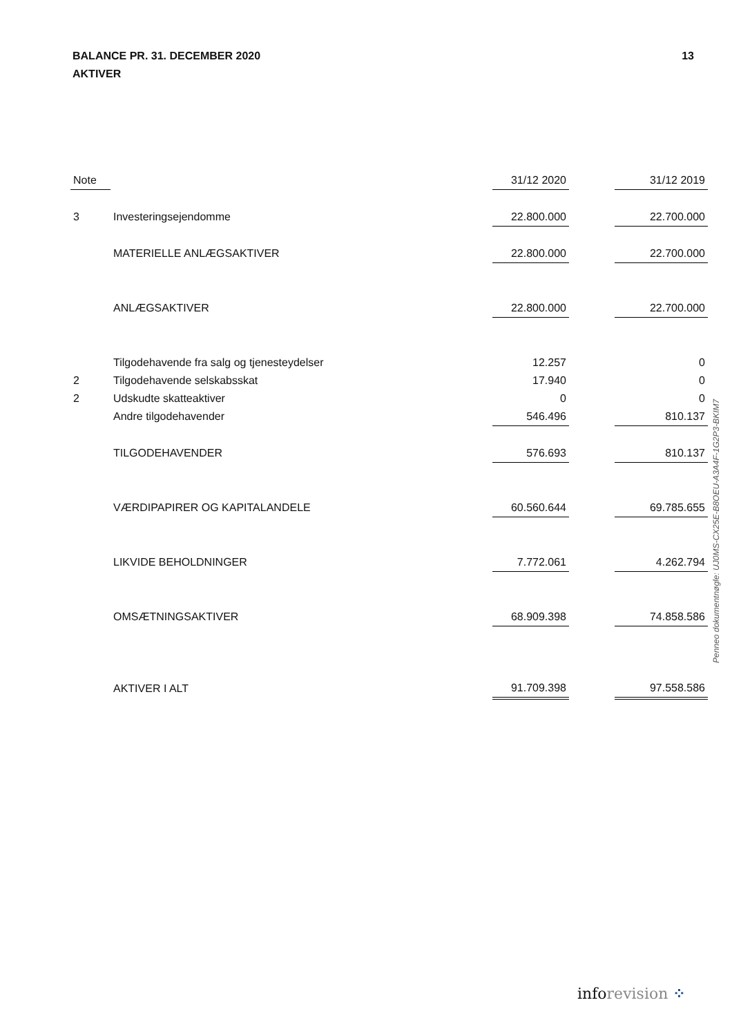BALANCE PR. 31. DECEMBER 2020
AKTIVER
13
| Note | | 31/12 2020 | | 31/12 2019 |
| --- | --- | --- | --- | --- |
| 3 | Investeringsejendomme | 22.800.000 | | 22.700.000 |
| | MATERIELLE ANLÆGSAKTIVER | 22.800.000 | | 22.700.000 |
| | ANLÆGSAKTIVER | 22.800.000 | | 22.700.000 |
| | Tilgodehavende fra salg og tjenesteydelser | 12.257 | | 0 |
| 2 | Tilgodehavende selskabsskat | 17.940 | | 0 |
| 2 | Udskudte skatteaktiver | 0 | | 0 |
| | Andre tilgodehavender | 546.496 | | 810.137 |
| | TILGODEHAVENDER | 576.693 | | 810.137 |
| | VÆRDIPAPIRER OG KAPITALANDELE | 60.560.644 | | 69.785.655 |
| | LIKVIDE BEHOLDNINGER | 7.772.061 | | 4.262.794 |
| | OMSÆTNINGSAKTIVER | 68.909.398 | | 74.858.586 |
| | AKTIVER I ALT | 91.709.398 | | 97.558.586 |
Penneo dokumentnøgle: UJ0MS-CX25E-B8OEU-A3A4F-1G2P3-BKIM7
inforevision ⁘